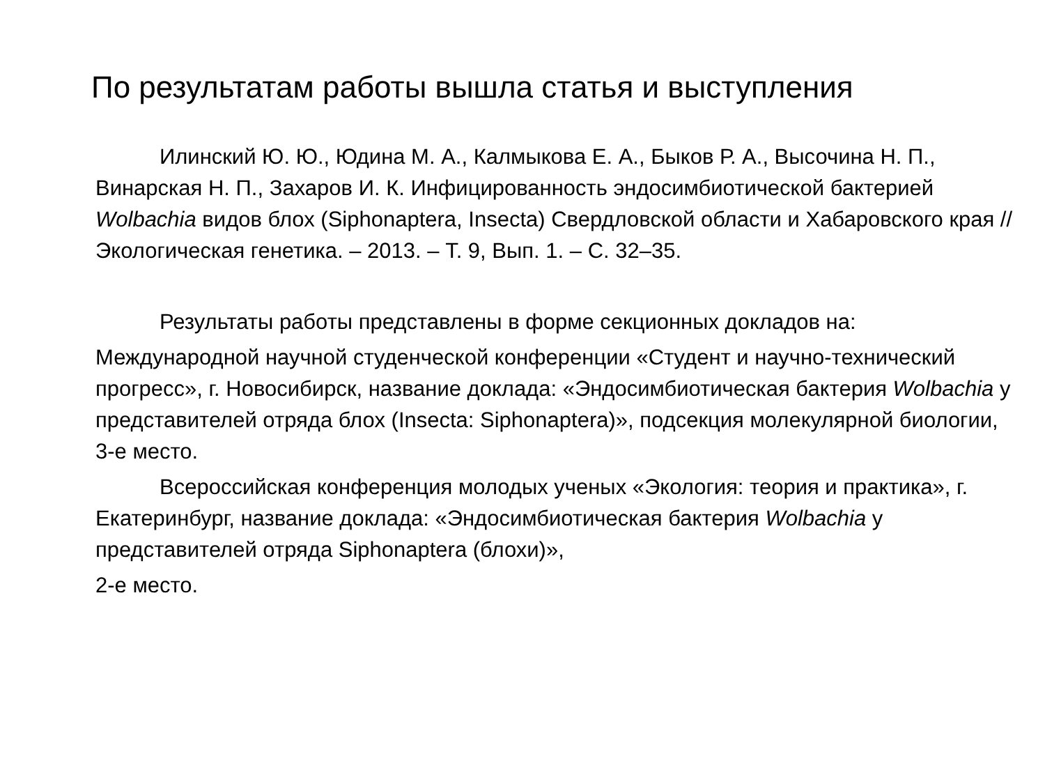По результатам работы вышла статья и выступления
Илинский Ю. Ю., Юдина М. А., Калмыкова Е. А., Быков Р. А., Высочина Н. П., Винарская Н. П., Захаров И. К. Инфицированность эндосимбиотической бактерией Wolbachia видов блох (Siphonaptera, Insecta) Свердловской области и Хабаровского края // Экологическая генетика. – 2013. – Т. 9, Вып. 1. – С. 32–35.
Результаты работы представлены в форме секционных докладов на:
Международной научной студенческой конференции «Студент и научно-технический прогресс», г. Новосибирск, название доклада: «Эндосимбиотическая бактерия Wolbachia у представителей отряда блох (Insecta: Siphonaptera)», подсекция молекулярной биологии, 3-е место.
Всероссийская конференция молодых ученых «Экология: теория и практика», г. Екатеринбург, название доклада: «Эндосимбиотическая бактерия Wolbachia у представителей отряда Siphonaptera (блохи)»,
2-е место.